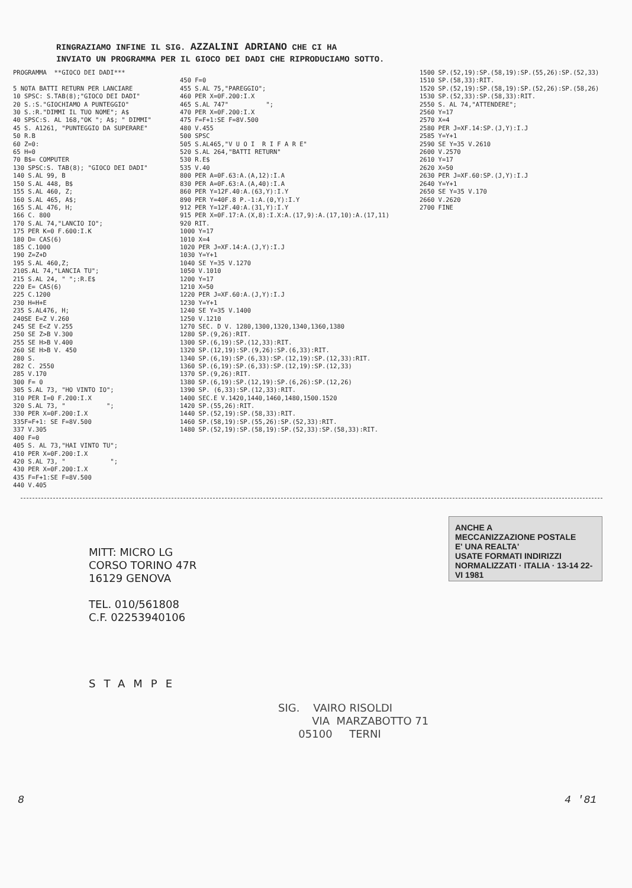RINGRAZIAMO INFINE IL SIG. AZZALINI ADRIANO CHE CI HA
INVIATO UN PROGRAMMA PER IL GIOCO DEI DADI CHE RIPRODUCIAMO SOTTO.
PROGRAMMA **GIOCO DEI DADI*** 5 NOTA BATTI RETURN PER LANCIARE 10 SPSC: S.TAB(8);"GIOCO DEI DADI" 20 S.:S."GIOCHIAMO A PUNTEGGIO" 30 S.:R."DIMMI IL TUO NOME"; A$ 40 SPSC:S. AL 168,"OK "; A$; " DIMMI" 45 S. A1261, "PUNTEGGIO DA SUPERARE" 50 R.B 60 Z=0: 65 H=0 70 B$= COMPUTER 130 SPSC:S. TAB(8); "GIOCO DEI DADI" 140 S.AL 99, B 150 S.AL 448, B$ 155 S.AL 460, Z; 160 S.AL 465, A$; 165 S.AL 476, H; 166 C. 800 170 S.AL 74,"LANCIO IO"; 175 PER K=0 F.600:I.K 180 D= CAS(6) 185 C.1000 190 Z=Z+D 195 S.AL 460,Z; 210S.AL 74,"LANCIA TU"; 215 S.AL 24, " ";:R.E$ 220 E= CAS(6) 225 C.1200 230 H=H+E 235 S.AL476, H; 240SE E=Z V.260 245 SE E<Z V.255 250 SE Z>B V.300 255 SE H>B V.400 260 SE H>B V. 450 280 S. 282 C. 2550 285 V.170 300 F= 0 305 S.AL 73, "HO VINTO IO"; 310 PER I=0 F.200:I.X 320 S.AL 73, " "; 330 PER X=0F.200:I.X 335F=F+1: SE F=8V.500 337 V.305 400 F=0 405 S. AL 73,"HAI VINTO TU"; 410 PER X=0F.200:I.X 420 S.AL 73, " "; 430 PER X=0F.200:I.X 435 F=F+1:SE F=8V.500 440 V.405
450 F=0 455 S.AL 75,"PAREGGIO"; 460 PER X=0F.200:I.X 465 S.AL 747" "; 470 PER X=0F.200:I.X 475 F=F+1:SE F=8V.500 480 V.455 500 SPSC 505 S.AL465,"V U O I R I F A R E" 520 S.AL 264,"BATTI RETURN" 530 R.E$ 535 V.40 800 PER A=0F.63:A.(A,12):I.A 830 PER A=0F.63:A.(A,40):I.A 860 PER Y=12F.40:A.(63,Y):I.Y 890 PER Y=40F.8 P.-1:A.(0,Y):I.Y 912 PER Y=12F.40:A.(31,Y):I.Y 915 PER X=0F.17:A.(X,8):I.X:A.(17,9):A.(17,10):A.(17,11) 920 RIT. 1000 Y=17 1010 X=4 1020 PER J=XF.14:A.(J,Y):I.J 1030 Y=Y+1 1040 SE Y=35 V.1270 1050 V.1010 1200 Y=17 1210 X=50 1220 PER J=XF.60:A.(J,Y):I.J 1230 Y=Y+1 1240 SE Y=35 V.1400 1250 V.1210 1270 SEC. D V. 1280,1300,1320,1340,1360,1380 1280 SP.(9,26):RIT. 1300 SP.(6,19):SP.(12,33):RIT. 1320 SP.(12,19):SP.(9,26):SP.(6,33):RIT. 1340 SP.(6,19):SP.(6,33):SP.(12,19):SP.(12,33):RIT. 1360 SP.(6,19):SP.(6,33):SP.(12,19):SP.(12,33) 1370 SP.(9,26):RIT. 1380 SP.(6,19):SP.(12,19):SP.(6,26):SP.(12,26) 1390 SP. (6,33):SP.(12,33):RIT. 1400 SEC.E V.1420,1440,1460,1480,1500.1520 1420 SP.(55,26):RIT. 1440 SP.(52,19):SP.(58,33):RIT. 1460 SP.(58,19):SP.(55,26):SP.(52,33):RIT. 1480 SP.(52,19):SP.(58,19):SP.(52,33):SP.(58,33):RIT.
1500 SP.(52,19):SP.(58,19):SP.(55,26):SP.(52,33) 1510 SP.(58,33):RIT. 1520 SP.(52,19):SP.(58,19):SP.(52,26):SP.(58,26) 1530 SP.(52,33):SP.(58,33):RIT. 2550 S. AL 74,"ATTENDERE"; 2560 Y=17 2570 X=4 2580 PER J=XF.14:SP.(J,Y):I.J 2585 Y=Y+1 2590 SE Y=35 V.2610 2600 V.2570 2610 Y=17 2620 X=50 2630 PER J=XF.60:SP.(J,Y):I.J 2640 Y=Y+1 2650 SE Y=35 V.170 2660 V.2620 2700 FINE
MITT: MICRO LG
CORSO TORINO 47R
16129 GENOVA
TEL. 010/561808
C.F. 02253940106
ANCHE A
MECCANIZZAZIONE POSTALE
E' UNA REALTA'
USATE FORMATI INDIRIZZI
NORMALIZZATI · ITALIA · 13-14 22-VI 1981
STAMPE
SIG. VAIRO RISOLDI VIA MARZABOTTO 71 05100 TERNI
8 4 '81